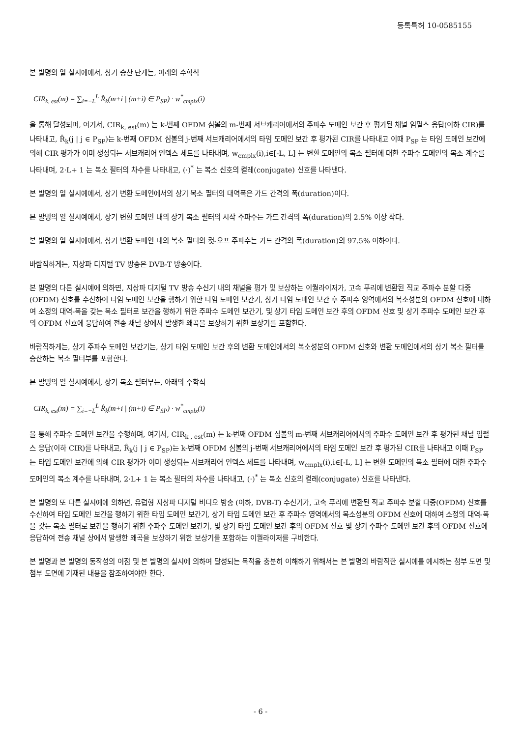등록특허 10-0585155
본 발명의 일 실시예에서, 상기 승산 단계는, 아래의 수학식
CIR<sub>k, est</sub>(m) = ∑<sub>i=−L</sub><sup>L</sup> R̂<sub>k</sub>(m+i | (m+i) ∈ P<sub>SP</sub>) · w<sup>*</sup><sub>cmplx</sub>(i)
을 통해 달성되며, 여기서, CIR<sub>k, est</sub>(m) 는 k-번째 OFDM 심볼의 m-번째 서브캐리어에서의 주파수 도메인 보간 후 평가된 채널 임펄스 응답(이하 CIR)를 나타내고, R̂<sub>k</sub>(j | j ∈ P<sub>SP</sub>)는 k-번째 OFDM 심볼의 j-번째 서브캐리어에서의 타임 도메인 보간 후 평가된 CIR를 나타내고 이때 P<sub>SP</sub> 는 타임 도메인 보간에 의해 CIR 평가가 이미 생성되는 서브캐리어 인덱스 세트를 나타내며, w<sub>cmplx</sub>(i),i∈[-L, L] 는 변환 도메인의 복소 필터에 대한 주파수 도메인의 복소 계수를 나타내며, 2·L+ 1 는 복소 필터의 차수를 나타내고, (·)<sup>*</sup> 는 복소 신호의 켤레(conjugate) 신호를 나타낸다.
본 발명의 일 실시예에서, 상기 변환 도메인에서의 상기 복소 필터의 대역폭은 가드 간격의 폭(duration)이다.
본 발명의 일 실시예에서, 상기 변환 도메인 내의 상기 복소 필터의 시작 주파수는 가드 간격의 폭(duration)의 2.5% 이상 작다.
본 발명의 일 실시예에서, 상기 변환 도메인 내의 복소 필터의 컷-오프 주파수는 가드 간격의 폭(duration)의 97.5% 이하이다.
바람직하게는, 지상파 디지털 TV 방송은 DVB-T 방송이다.
본 발명의 다른 실시예에 의하면, 지상파 디지털 TV 방송 수신기 내의 채널을 평가 및 보상하는 이퀄라이저가, 고속 푸리에 변환된 직교 주파수 분할 다중(OFDM) 신호를 수신하여 타임 도메인 보간을 행하기 위한 타임 도메인 보간기, 상기 타임 도메인 보간 후 주파수 영역에서의 복소성분의 OFDM 신호에 대하여 소정의 대역-폭을 갖는 복소 필터로 보간을 행하기 위한 주파수 도메인 보간기, 및 상기 타임 도메인 보간 후의 OFDM 신호 및 상기 주파수 도메인 보간 후의 OFDM 신호에 응답하여 전송 채널 상에서 발생한 왜곡을 보상하기 위한 보상기를 포함한다.
바람직하게는, 상기 주파수 도메인 보간기는, 상기 타임 도메인 보간 후의 변환 도메인에서의 복소성분의 OFDM 신호와 변환 도메인에서의 상기 복소 필터를 승산하는 복소 필터부를 포함한다.
본 발명의 일 실시예에서, 상기 복소 필터부는, 아래의 수학식
CIR<sub>k, est</sub>(m) = ∑<sub>i=−L</sub><sup>L</sup> R̂<sub>k</sub>(m+i | (m+i) ∈ P<sub>SP</sub>) · w<sup>*</sup><sub>cmplx</sub>(i)
을 통해 주파수 도메인 보간을 수행하며, 여기서, CIR<sub>k , est</sub>(m) 는 k-번째 OFDM 심볼의 m-번째 서브캐리어에서의 주파수 도메인 보간 후 평가된 채널 임펄스 응답(이하 CIR)를 나타내고, R̂<sub>k</sub>(j | j ∈ P<sub>SP</sub>)는 k-번째 OFDM 심볼의 j-번째 서브캐리어에서의 타임 도메인 보간 후 평가된 CIR를 나타내고 이때 P<sub>SP</sub> 는 타임 도메인 보간에 의해 CIR 평가가 이미 생성되는 서브캐리어 인덱스 세트를 나타내며, w<sub>cmplx</sub>(i),i∈[-L, L] 는 변환 도메인의 복소 필터에 대한 주파수 도메인의 복소 계수를 나타내며, 2·L+ 1 는 복소 필터의 차수를 나타내고, (·)<sup>*</sup> 는 복소 신호의 켤레(conjugate) 신호를 나타낸다.
본 발명의 또 다른 실시예에 의하면, 유럽형 지상파 디지털 비디오 방송 (이하, DVB-T) 수신기가, 고속 푸리에 변환된 직교 주파수 분할 다중(OFDM) 신호를 수신하여 타임 도메인 보간을 행하기 위한 타임 도메인 보간기, 상기 타임 도메인 보간 후 주파수 영역에서의 복소성분의 OFDM 신호에 대하여 소정의 대역-폭을 갖는 복소 필터로 보간을 행하기 위한 주파수 도메인 보간기, 및 상기 타임 도메인 보간 후의 OFDM 신호 및 상기 주파수 도메인 보간 후의 OFDM 신호에 응답하여 전송 채널 상에서 발생한 왜곡을 보상하기 위한 보상기를 포함하는 이퀄라이저를 구비한다.
본 발명과 본 발명의 동작성의 이점 및 본 발명의 실시에 의하여 달성되는 목적을 충분히 이해하기 위해서는 본 발명의 바람직한 실시예를 예시하는 첨부 도면 및 첨부 도면에 기재된 내용을 참조하여야만 한다.
- 6 -